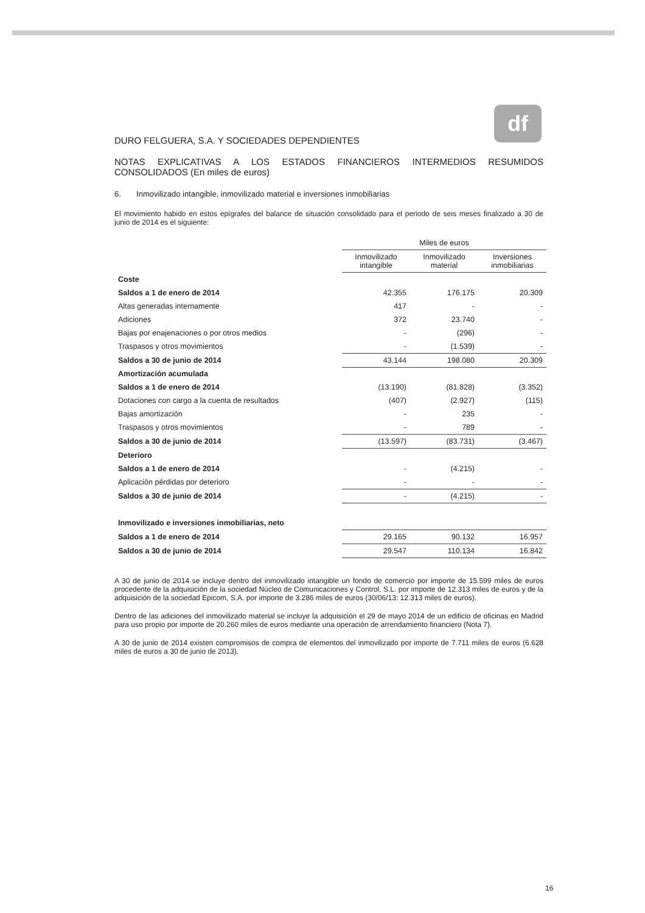df
DURO FELGUERA, S.A. Y SOCIEDADES DEPENDIENTES
NOTAS EXPLICATIVAS A LOS ESTADOS FINANCIEROS INTERMEDIOS RESUMIDOS CONSOLIDADOS (En miles de euros)
6. Inmovilizado intangible, inmovilizado material e inversiones inmobiliarias
El movimiento habido en estos epígrafes del balance de situación consolidado para el periodo de seis meses finalizado a 30 de junio de 2014 es el siguiente:
| | Miles de euros | | |
| --- | --- | --- | --- |
| | Inmovilizado intangible | Inmovilizado material | Inversiones inmobiliarias |
| Coste | | | |
| Saldos a 1 de enero de 2014 | 42.355 | 176.175 | 20.309 |
| Altas generadas internamente | 417 | - | - |
| Adiciones | 372 | 23.740 | - |
| Bajas por enajenaciones o por otros medios | - | (296) | - |
| Traspasos y otros movimientos | - | (1.539) | - |
| Saldos a 30 de junio de 2014 | 43.144 | 198.080 | 20.309 |
| Amortización acumulada | | | |
| Saldos a 1 de enero de 2014 | (13.190) | (81.828) | (3.352) |
| Dotaciones con cargo a la cuenta de resultados | (407) | (2.927) | (115) |
| Bajas amortización | - | 235 | - |
| Traspasos y otros movimientos | - | 789 | - |
| Saldos a 30 de junio de 2014 | (13.597) | (83.731) | (3.467) |
| Deterioro | | | |
| Saldos a 1 de enero de 2014 | - | (4.215) | - |
| Aplicación pérdidas por deterioro | - | - | - |
| Saldos a 30 de junio de 2014 | - | (4.215) | - |
| Inmovilizado e inversiones inmobiliarias, neto | | | |
| Saldos a 1 de enero de 2014 | 29.165 | 90.132 | 16.957 |
| Saldos a 30 de junio de 2014 | 29.547 | 110.134 | 16.842 |
A 30 de junio de 2014 se incluye dentro del inmovilizado intangible un fondo de comercio por importe de 15.599 miles de euros procedente de la adquisición de la sociedad Núcleo de Comunicaciones y Control, S.L. por importe de 12.313 miles de euros y de la adquisición de la sociedad Epicom, S.A. por importe de 3.286 miles de euros (30/06/13: 12.313 miles de euros).
Dentro de las adiciones del inmovilizado material se incluye la adquisición el 29 de mayo 2014 de un edificio de oficinas en Madrid para uso propio por importe de 20.260 miles de euros mediante una operación de arrendamiento financiero (Nota 7).
A 30 de junio de 2014 existen compromisos de compra de elementos del inmovilizado por importe de 7.711 miles de euros (6.628 miles de euros a 30 de junio de 2013).
16